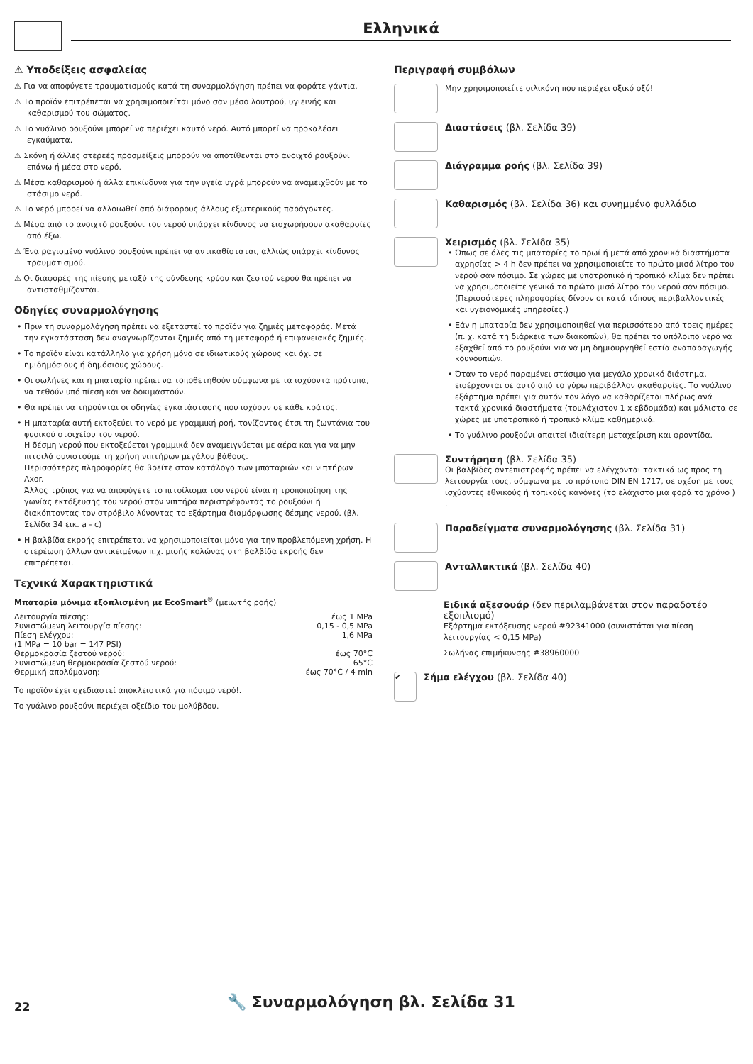Ελληνικά
⚠ Υποδείξεις ασφαλείας
⚠ Για να αποφύγετε τραυματισμούς κατά τη συναρμολόγηση πρέπει να φοράτε γάντια.
⚠ Το προϊόν επιτρέπεται να χρησιμοποιείται μόνο σαν μέσο λουτρού, υγιεινής και καθαρισμού του σώματος.
⚠ Το γυάλινο ρουξούνι μπορεί να περιέχει καυτό νερό. Αυτό μπορεί να προκαλέσει εγκαύματα.
⚠ Σκόνη ή άλλες στερεές προσμείξεις μπορούν να αποτίθενται στο ανοιχτό ρουξούνι επάνω ή μέσα στο νερό.
⚠ Μέσα καθαρισμού ή άλλα επικίνδυνα για την υγεία υγρά μπορούν να αναμειχθούν με το στάσιμο νερό.
⚠ Το νερό μπορεί να αλλοιωθεί από διάφορους άλλους εξωτερικούς παράγοντες.
⚠ Μέσα από το ανοιχτό ρουξούνι του νερού υπάρχει κίνδυνος να εισχωρήσουν ακαθαρσίες από έξω.
⚠ Ένα ραγισμένο γυάλινο ρουξούνι πρέπει να αντικαθίσταται, αλλιώς υπάρχει κίνδυνος τραυματισμού.
⚠ Οι διαφορές της πίεσης μεταξύ της σύνδεσης κρύου και ζεστού νερού θα πρέπει να αντισταθμίζονται.
Οδηγίες συναρμολόγησης
• Πριν τη συναρμολόγηση πρέπει να εξεταστεί το προϊόν για ζημιές μεταφοράς. Μετά την εγκατάσταση δεν αναγνωρίζονται ζημιές από τη μεταφορά ή επιφανειακές ζημιές.
• Το προϊόν είναι κατάλληλο για χρήση μόνο σε ιδιωτικούς χώρους και όχι σε ημιδημόσιους ή δημόσιους χώρους.
• Οι σωλήνες και η μπαταρία πρέπει να τοποθετηθούν σύμφωνα με τα ισχύοντα πρότυπα, να τεθούν υπό πίεση και να δοκιμαστούν.
• Θα πρέπει να τηρούνται οι οδηγίες εγκατάστασης που ισχύουν σε κάθε κράτος.
• Η μπαταρία αυτή εκτοξεύει το νερό με γραμμική ροή, τονίζοντας έτσι τη ζωντάνια του φυσικού στοιχείου του νερού.
Η δέσμη νερού που εκτοξεύεται γραμμικά δεν αναμειγνύεται με αέρα και για να μην πιτσιλά συνιστούμε τη χρήση νιπτήρων μεγάλου βάθους.
Περισσότερες πληροφορίες θα βρείτε στον κατάλογο των μπαταριών και νιπτήρων Axor.
Άλλος τρόπος για να αποφύγετε το πιτσίλισμα του νερού είναι η τροποποίηση της γωνίας εκτόξευσης του νερού στον νιπτήρα περιστρέφοντας το ρουξούνι ή διακόπτοντας τον στρόβιλο λύνοντας το εξάρτημα διαμόρφωσης δέσμης νερού. (βλ. Σελίδα 34 εικ. a - c)
• Η βαλβίδα εκροής επιτρέπεται να χρησιμοποιείται μόνο για την προβλεπόμενη χρήση. Η στερέωση άλλων αντικειμένων π.χ. μισής κολώνας στη βαλβίδα εκροής δεν επιτρέπεται.
Τεχνικά Χαρακτηριστικά
Μπαταρία μόνιμα εξοπλισμένη με EcoSmart<sup>®</sup> (μειωτής ροής)
| Λειτουργία πίεσης: | έως 1 MPa |
| Συνιστώμενη λειτουργία πίεσης: | 0,15 - 0,5 MPa |
| Πίεση ελέγχου: | 1,6 MPa |
| (1 MPa = 10 bar = 147 PSI) | |
| Θερμοκρασία ζεστού νερού: | έως 70°C |
| Συνιστώμενη θερμοκρασία ζεστού νερού: | 65°C |
| Θερμική απολύμανση: | έως 70°C / 4 min |
Το προϊόν έχει σχεδιαστεί αποκλειστικά για πόσιμο νερό!.
Το γυάλινο ρουξούνι περιέχει οξείδιο του μολύβδου.
Περιγραφή συμβόλων
Μην χρησιμοποιείτε σιλικόνη που περιέχει οξικό οξύ!
Διαστάσεις (βλ. Σελίδα 39)
Διάγραμμα ροής (βλ. Σελίδα 39)
Καθαρισμός (βλ. Σελίδα 36) και συνημμένο φυλλάδιο
Χειρισμός (βλ. Σελίδα 35)
• Όπως σε όλες τις μπαταρίες το πρωί ή μετά από χρονικά διαστήματα αχρησίας > 4 h δεν πρέπει να χρησιμοποιείτε το πρώτο μισό λίτρο του νερού σαν πόσιμο. Σε χώρες με υποτροπικό ή τροπικό κλίμα δεν πρέπει να χρησιμοποιείτε γενικά το πρώτο μισό λίτρο του νερού σαν πόσιμο. (Περισσότερες πληροφορίες δίνουν οι κατά τόπους περιβαλλοντικές και υγειονομικές υπηρεσίες.)
• Εάν η μπαταρία δεν χρησιμοποιηθεί για περισσότερο από τρεις ημέρες (π. χ. κατά τη διάρκεια των διακοπών), θα πρέπει το υπόλοιπο νερό να εξαχθεί από το ρουξούνι για να μη δημιουργηθεί εστία αναπαραγωγής κουνουπιών.
• Όταν το νερό παραμένει στάσιμο για μεγάλο χρονικό διάστημα, εισέρχονται σε αυτό από το γύρω περιβάλλον ακαθαρσίες. Το γυάλινο εξάρτημα πρέπει για αυτόν τον λόγο να καθαρίζεται πλήρως ανά τακτά χρονικά διαστήματα (τουλάχιστον 1 x εβδομάδα) και μάλιστα σε χώρες με υποτροπικό ή τροπικό κλίμα καθημερινά.
• Το γυάλινο ρουξούνι απαιτεί ιδιαίτερη μεταχείριση και φροντίδα.
Συντήρηση (βλ. Σελίδα 35)
Οι βαλβίδες αντεπιστροφής πρέπει να ελέγχονται τακτικά ως προς τη λειτουργία τους, σύμφωνα με το πρότυπο DIN EN 1717, σε σχέση με τους ισχύοντες εθνικούς ή τοπικούς κανόνες (το ελάχιστο μια φορά το χρόνο ) .
Παραδείγματα συναρμολόγησης (βλ. Σελίδα 31)
Ανταλλακτικά (βλ. Σελίδα 40)
Ειδικά αξεσουάρ (δεν περιλαμβάνεται στον παραδοτέο εξοπλισμό)
Εξάρτημα εκτόξευσης νερού #92341000 (συνιστάται για πίεση λειτουργίας < 0,15 MPa)
Σωλήνας επιμήκυνσης #38960000
✔
Σήμα ελέγχου (βλ. Σελίδα 40)
22 🔧 Συναρμολόγηση βλ. Σελίδα 31